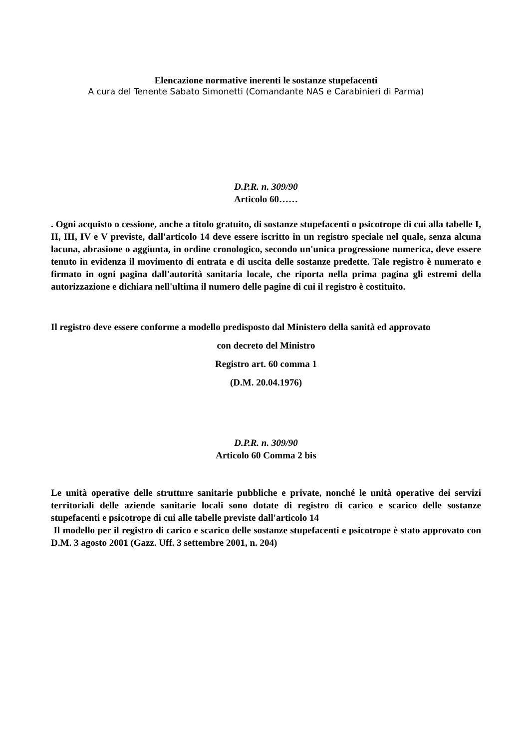Elencazione normative inerenti le sostanze stupefacenti
A cura del Tenente Sabato Simonetti (Comandante NAS e Carabinieri di Parma)
D.P.R. n. 309/90
Articolo 60……
. Ogni acquisto o cessione, anche a titolo gratuito, di sostanze stupefacenti o psicotrope di cui alla tabelle I, II, III, IV e V previste, dall'articolo 14 deve essere iscritto in un registro speciale nel quale, senza alcuna lacuna, abrasione o aggiunta, in ordine cronologico, secondo un'unica progressione numerica, deve essere tenuto in evidenza il movimento di entrata e di uscita delle sostanze predette. Tale registro è numerato e firmato in ogni pagina dall'autorità sanitaria locale, che riporta nella prima pagina gli estremi della autorizzazione e dichiara nell'ultima il numero delle pagine di cui il registro è costituito.
Il registro deve essere conforme a modello predisposto dal Ministero della sanità ed approvato
con decreto del Ministro
Registro art. 60 comma 1
(D.M. 20.04.1976)
D.P.R. n. 309/90
Articolo 60 Comma 2 bis
Le unità operative delle strutture sanitarie pubbliche e private, nonché le unità operative dei servizi territoriali delle aziende sanitarie locali sono dotate di registro di carico e scarico delle sostanze stupefacenti e psicotrope di cui alle tabelle previste dall'articolo 14
Il modello per il registro di carico e scarico delle sostanze stupefacenti e psicotrope è stato approvato con D.M. 3 agosto 2001 (Gazz. Uff. 3 settembre 2001, n. 204)